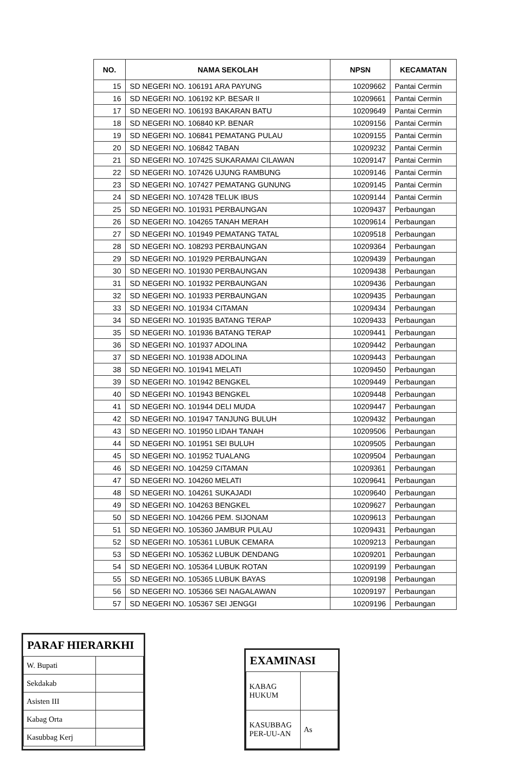| NO. | NAMA SEKOLAH | NPSN | KECAMATAN |
| --- | --- | --- | --- |
| 15 | SD NEGERI NO. 106191 ARA PAYUNG | 10209662 | Pantai Cermin |
| 16 | SD NEGERI NO. 106192 KP. BESAR II | 10209661 | Pantai Cermin |
| 17 | SD NEGERI NO. 106193 BAKARAN BATU | 10209649 | Pantai Cermin |
| 18 | SD NEGERI NO. 106840 KP. BENAR | 10209156 | Pantai Cermin |
| 19 | SD NEGERI NO. 106841 PEMATANG PULAU | 10209155 | Pantai Cermin |
| 20 | SD NEGERI NO. 106842 TABAN | 10209232 | Pantai Cermin |
| 21 | SD NEGERI NO. 107425 SUKARAMAI CILAWAN | 10209147 | Pantai Cermin |
| 22 | SD NEGERI NO. 107426 UJUNG RAMBUNG | 10209146 | Pantai Cermin |
| 23 | SD NEGERI NO. 107427 PEMATANG GUNUNG | 10209145 | Pantai Cermin |
| 24 | SD NEGERI NO. 107428 TELUK IBUS | 10209144 | Pantai Cermin |
| 25 | SD NEGERI NO. 101931 PERBAUNGAN | 10209437 | Perbaungan |
| 26 | SD NEGERI NO. 104265 TANAH MERAH | 10209614 | Perbaungan |
| 27 | SD NEGERI NO. 101949 PEMATANG TATAL | 10209518 | Perbaungan |
| 28 | SD NEGERI NO. 108293 PERBAUNGAN | 10209364 | Perbaungan |
| 29 | SD NEGERI NO. 101929 PERBAUNGAN | 10209439 | Perbaungan |
| 30 | SD NEGERI NO. 101930 PERBAUNGAN | 10209438 | Perbaungan |
| 31 | SD NEGERI NO. 101932 PERBAUNGAN | 10209436 | Perbaungan |
| 32 | SD NEGERI NO. 101933 PERBAUNGAN | 10209435 | Perbaungan |
| 33 | SD NEGERI NO. 101934 CITAMAN | 10209434 | Perbaungan |
| 34 | SD NEGERI NO. 101935 BATANG TERAP | 10209433 | Perbaungan |
| 35 | SD NEGERI NO. 101936 BATANG TERAP | 10209441 | Perbaungan |
| 36 | SD NEGERI NO. 101937 ADOLINA | 10209442 | Perbaungan |
| 37 | SD NEGERI NO. 101938 ADOLINA | 10209443 | Perbaungan |
| 38 | SD NEGERI NO. 101941 MELATI | 10209450 | Perbaungan |
| 39 | SD NEGERI NO. 101942 BENGKEL | 10209449 | Perbaungan |
| 40 | SD NEGERI NO. 101943 BENGKEL | 10209448 | Perbaungan |
| 41 | SD NEGERI NO. 101944 DELI MUDA | 10209447 | Perbaungan |
| 42 | SD NEGERI NO. 101947 TANJUNG BULUH | 10209432 | Perbaungan |
| 43 | SD NEGERI NO. 101950 LIDAH TANAH | 10209506 | Perbaungan |
| 44 | SD NEGERI NO. 101951 SEI BULUH | 10209505 | Perbaungan |
| 45 | SD NEGERI NO. 101952 TUALANG | 10209504 | Perbaungan |
| 46 | SD NEGERI NO. 104259 CITAMAN | 10209361 | Perbaungan |
| 47 | SD NEGERI NO. 104260 MELATI | 10209641 | Perbaungan |
| 48 | SD NEGERI NO. 104261 SUKAJADI | 10209640 | Perbaungan |
| 49 | SD NEGERI NO. 104263 BENGKEL | 10209627 | Perbaungan |
| 50 | SD NEGERI NO. 104266 PEM. SIJONAM | 10209613 | Perbaungan |
| 51 | SD NEGERI NO. 105360 JAMBUR PULAU | 10209431 | Perbaungan |
| 52 | SD NEGERI NO. 105361 LUBUK CEMARA | 10209213 | Perbaungan |
| 53 | SD NEGERI NO. 105362 LUBUK DENDANG | 10209201 | Perbaungan |
| 54 | SD NEGERI NO. 105364 LUBUK ROTAN | 10209199 | Perbaungan |
| 55 | SD NEGERI NO. 105365 LUBUK BAYAS | 10209198 | Perbaungan |
| 56 | SD NEGERI NO. 105366 SEI NAGALAWAN | 10209197 | Perbaungan |
| 57 | SD NEGERI NO. 105367 SEI JENGGI | 10209196 | Perbaungan |
PARAF HIERARKHI
| W. Bupati | |
| Sekdakab | |
| Asisten III | |
| Kabag Orta | |
| Kasubbag Kerj | |
EXAMINASI
| KABAG HUKUM | |
| KASUBBAG PER-UU-AN | As |